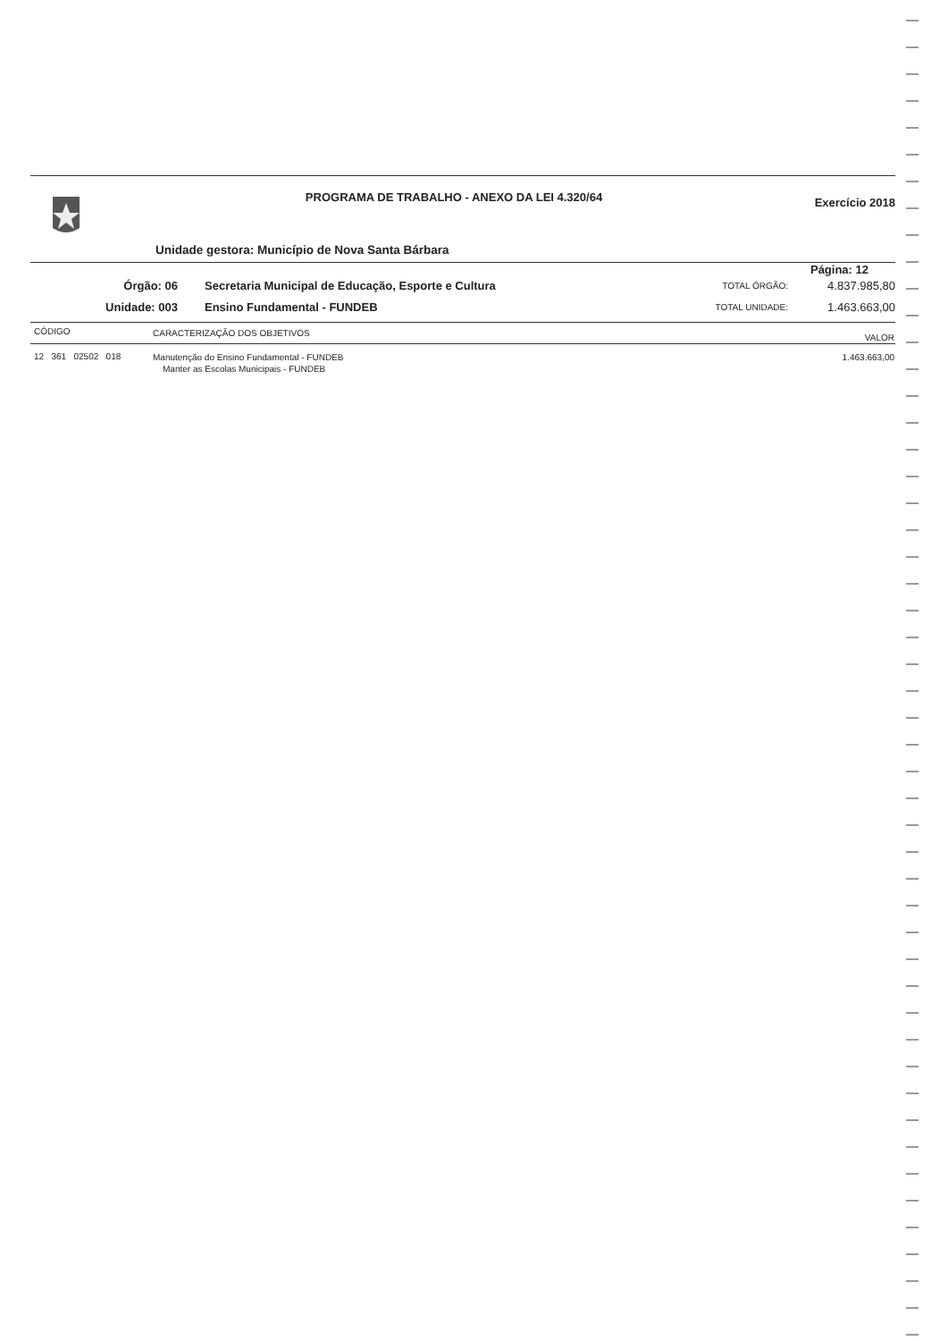PROGRAMA DE TRABALHO - ANEXO DA LEI 4.320/64
Unidade gestora: Município de Nova Santa Bárbara
Exercício 2018
Página: 12
Órgão: 06
Unidade: 003
Secretaria Municipal de Educação, Esporte e Cultura
Ensino Fundamental - FUNDEB
TOTAL ÓRGÃO:
TOTAL UNIDADE:
4.837.985,80
1.463.663,00
| CÓDIGO | CARACTERIZAÇÃO DOS OBJETIVOS | VALOR |
| --- | --- | --- |
| 12 361 02502 018 | Manutenção do Ensino Fundamental - FUNDEB | 1.463.663,00 |
| | Manter as Escolas Municipais - FUNDEB | |